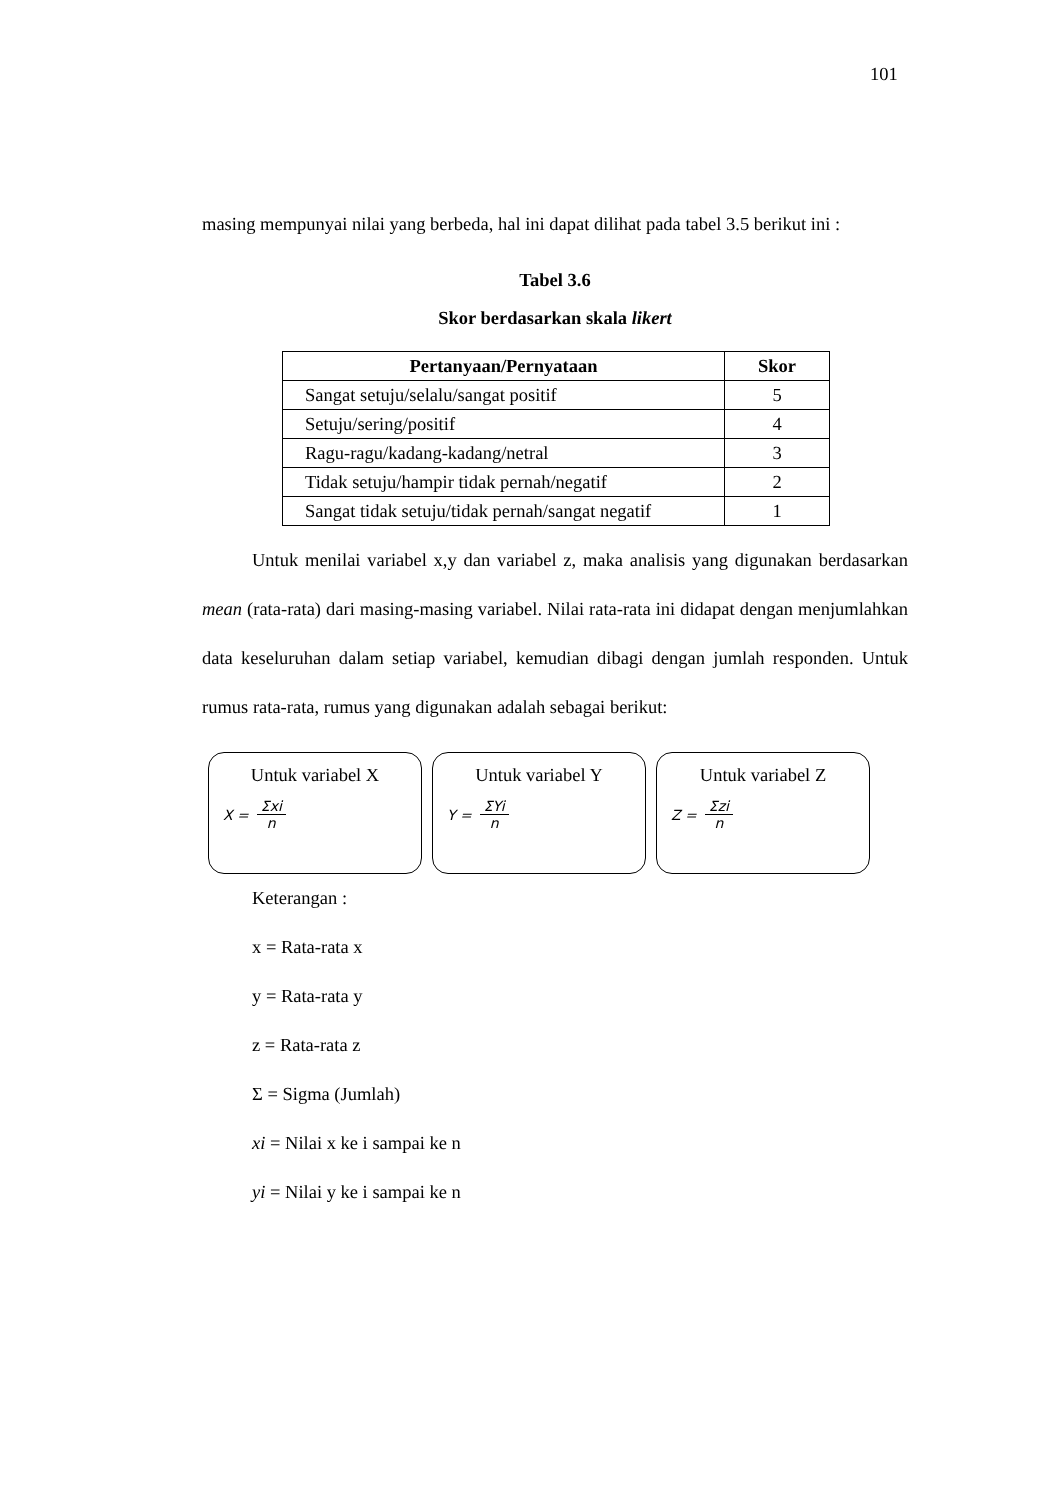101
masing mempunyai nilai yang berbeda, hal ini dapat dilihat pada tabel 3.5 berikut ini :
Tabel 3.6
Skor berdasarkan skala likert
| Pertanyaan/Pernyataan | Skor |
| --- | --- |
| Sangat setuju/selalu/sangat positif | 5 |
| Setuju/sering/positif | 4 |
| Ragu-ragu/kadang-kadang/netral | 3 |
| Tidak setuju/hampir tidak pernah/negatif | 2 |
| Sangat tidak setuju/tidak pernah/sangat negatif | 1 |
Untuk menilai variabel x,y dan variabel z, maka analisis yang digunakan berdasarkan mean (rata-rata) dari masing-masing variabel. Nilai rata-rata ini didapat dengan menjumlahkan data keseluruhan dalam setiap variabel, kemudian dibagi dengan jumlah responden. Untuk rumus rata-rata, rumus yang digunakan adalah sebagai berikut:
Untuk variabel X
X = Σxi n
Untuk variabel Y
Y = ΣYi n
Untuk variabel Z
Z = Σzi n
Keterangan :
x = Rata-rata x
y = Rata-rata y
z = Rata-rata z
Σ = Sigma (Jumlah)
xi = Nilai x ke i sampai ke n
yi = Nilai y ke i sampai ke n